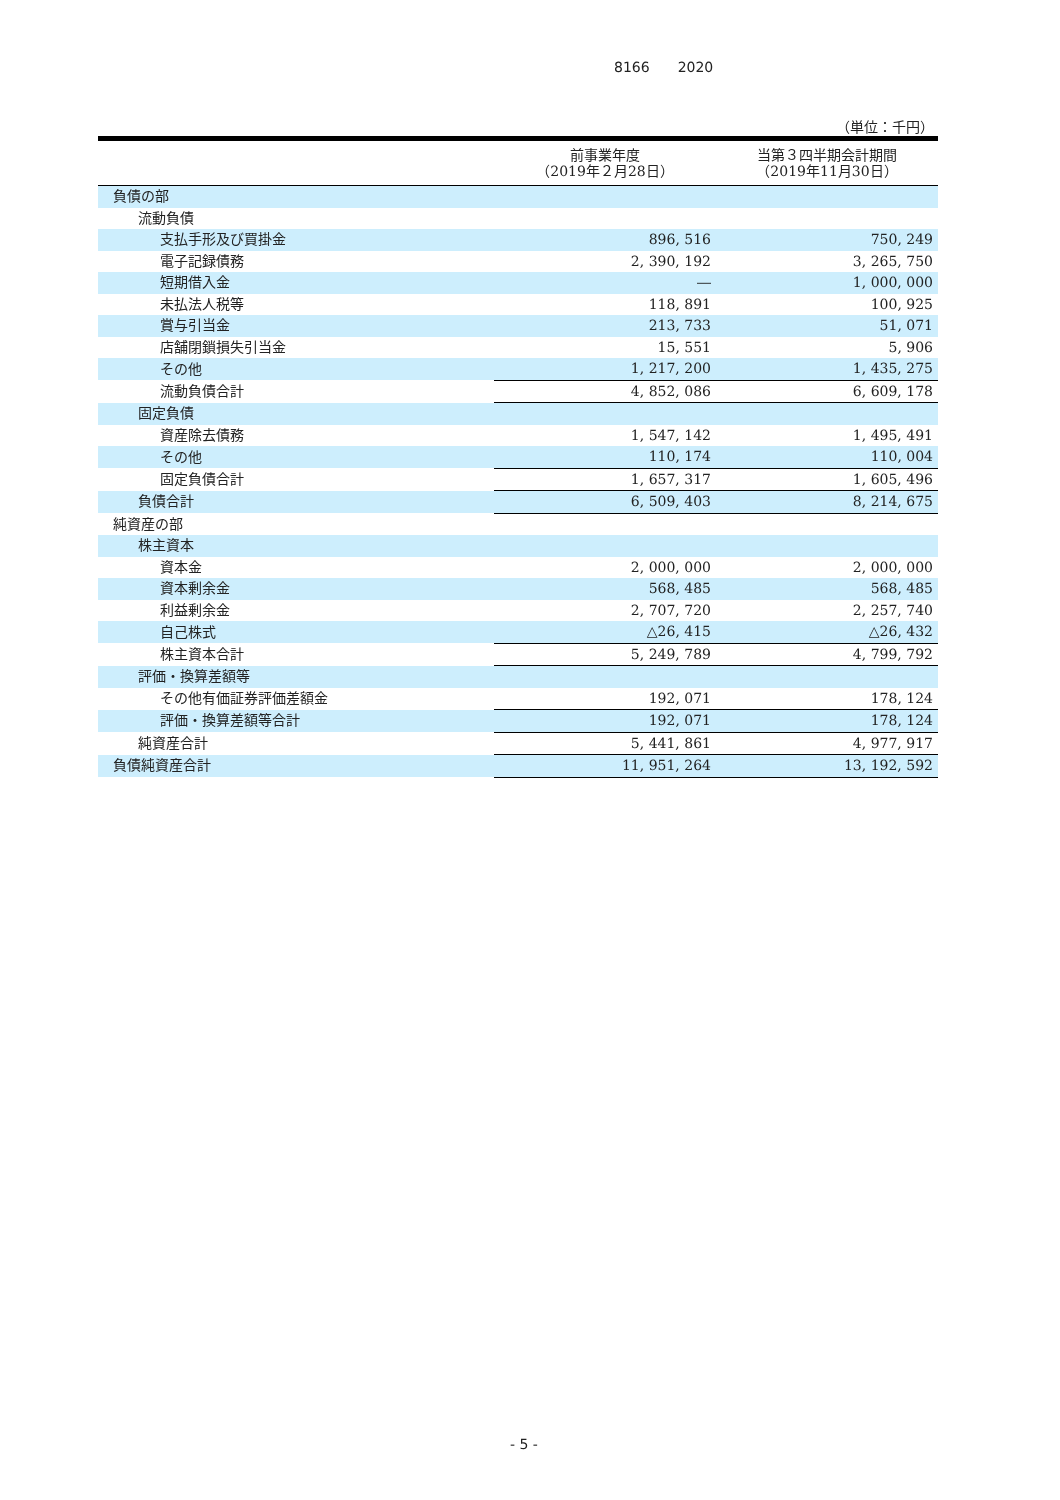8166　　2020
（単位：千円）
| | 前事業年度 （2019年２月28日） | 当第３四半期会計期間 （2019年11月30日） |
| --- | --- | --- |
| 負債の部 | | |
| 流動負債 | | |
| 支払手形及び買掛金 | 896, 516 | 750, 249 |
| 電子記録債務 | 2, 390, 192 | 3, 265, 750 |
| 短期借入金 | ― | 1, 000, 000 |
| 未払法人税等 | 118, 891 | 100, 925 |
| 賞与引当金 | 213, 733 | 51, 071 |
| 店舗閉鎖損失引当金 | 15, 551 | 5, 906 |
| その他 | 1, 217, 200 | 1, 435, 275 |
| 流動負債合計 | 4, 852, 086 | 6, 609, 178 |
| 固定負債 | | |
| 資産除去債務 | 1, 547, 142 | 1, 495, 491 |
| その他 | 110, 174 | 110, 004 |
| 固定負債合計 | 1, 657, 317 | 1, 605, 496 |
| 負債合計 | 6, 509, 403 | 8, 214, 675 |
| 純資産の部 | | |
| 株主資本 | | |
| 資本金 | 2, 000, 000 | 2, 000, 000 |
| 資本剰余金 | 568, 485 | 568, 485 |
| 利益剰余金 | 2, 707, 720 | 2, 257, 740 |
| 自己株式 | △26, 415 | △26, 432 |
| 株主資本合計 | 5, 249, 789 | 4, 799, 792 |
| 評価・換算差額等 | | |
| その他有価証券評価差額金 | 192, 071 | 178, 124 |
| 評価・換算差額等合計 | 192, 071 | 178, 124 |
| 純資産合計 | 5, 441, 861 | 4, 977, 917 |
| 負債純資産合計 | 11, 951, 264 | 13, 192, 592 |
- 5 -